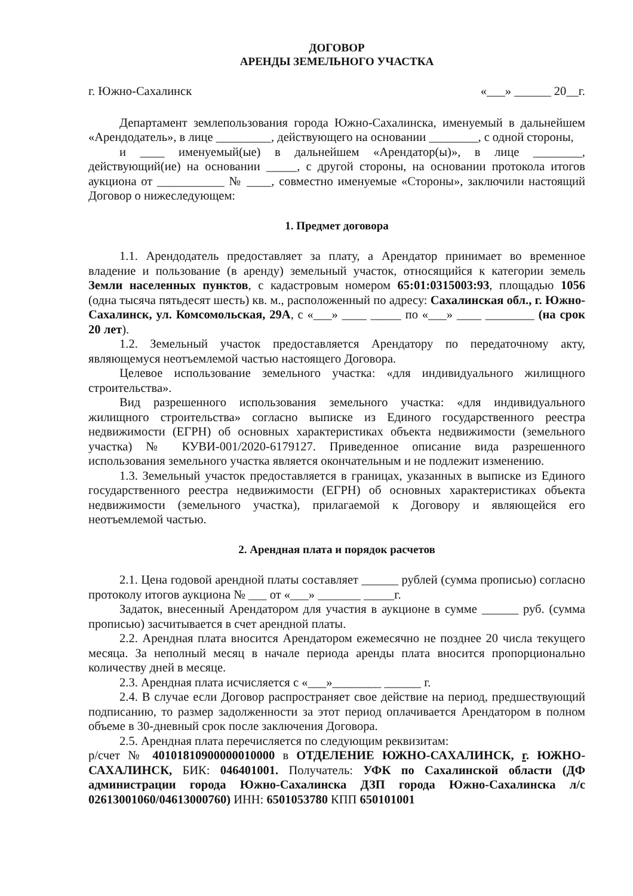ДОГОВОР
АРЕНДЫ ЗЕМЕЛЬНОГО УЧАСТКА
г. Южно-Сахалинск «___» ______ 20__г.
Департамент землепользования города Южно-Сахалинска, именуемый в дальнейшем «Арендодатель», в лице _________, действующего на основании ________, с одной стороны,
и ____ именуемый(ые) в дальнейшем «Арендатор(ы)», в лице ________, действующий(ие) на основании _____, с другой стороны, на основании протокола итогов аукциона от ___________ № ____, совместно именуемые «Стороны», заключили настоящий Договор о нижеследующем:
1. Предмет договора
1.1. Арендодатель предоставляет за плату, а Арендатор принимает во временное владение и пользование (в аренду) земельный участок, относящийся к категории земель Земли населенных пунктов, с кадастровым номером 65:01:0315003:93, площадью 1056 (одна тысяча пятьдесят шесть) кв. м., расположенный по адресу: Сахалинская обл., г. Южно-Сахалинск, ул. Комсомольская, 29А, с «___» ____ _____ по «___» ____ ________ (на срок 20 лет).
1.2. Земельный участок предоставляется Арендатору по передаточному акту, являющемуся неотъемлемой частью настоящего Договора.
Целевое использование земельного участка: «для индивидуального жилищного строительства».
Вид разрешенного использования земельного участка: «для индивидуального жилищного строительства» согласно выписке из Единого государственного реестра недвижимости (ЕГРН) об основных характеристиках объекта недвижимости (земельного участка) № КУВИ-001/2020-6179127. Приведенное описание вида разрешенного использования земельного участка является окончательным и не подлежит изменению.
1.3. Земельный участок предоставляется в границах, указанных в выписке из Единого государственного реестра недвижимости (ЕГРН) об основных характеристиках объекта недвижимости (земельного участка), прилагаемой к Договору и являющейся его неотъемлемой частью.
2. Арендная плата и порядок расчетов
2.1. Цена годовой арендной платы составляет ______ рублей (сумма прописью) согласно протоколу итогов аукциона № ___ от «___» _______ _____г.
Задаток, внесенный Арендатором для участия в аукционе в сумме ______ руб. (сумма прописью) засчитывается в счет арендной платы.
2.2. Арендная плата вносится Арендатором ежемесячно не позднее 20 числа текущего месяца. За неполный месяц в начале периода аренды плата вносится пропорционально количеству дней в месяце.
2.3. Арендная плата исчисляется с «___»________ ______ г.
2.4. В случае если Договор распространяет свое действие на период, предшествующий подписанию, то размер задолженности за этот период оплачивается Арендатором в полном объеме в 30-дневный срок после заключения Договора.
2.5. Арендная плата перечисляется по следующим реквизитам:
р/счет № 40101810900000010000 в ОТДЕЛЕНИЕ ЮЖНО-САХАЛИНСК, г. ЮЖНО-САХАЛИНСК, БИК: 046401001. Получатель: УФК по Сахалинской области (ДФ администрации города Южно-Сахалинска ДЗП города Южно-Сахалинска л/с 02613001060/04613000760) ИНН: 6501053780 КПП 650101001